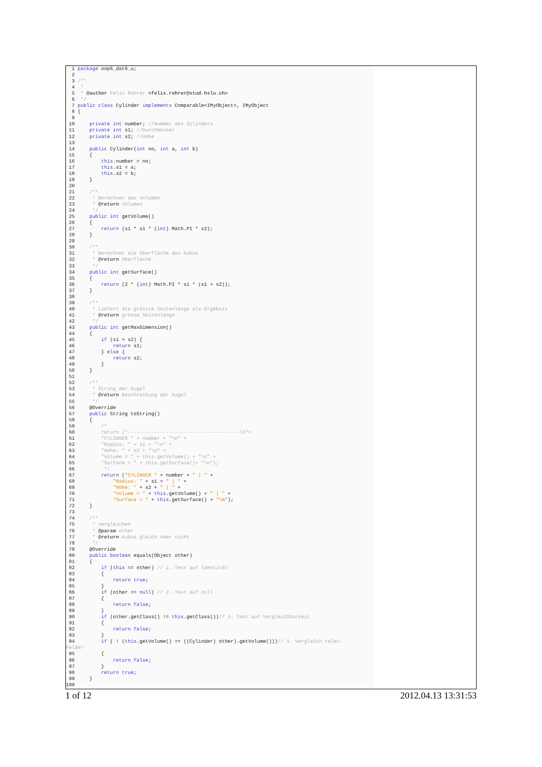1 package oop6_dat6_u;
  2
  3 /**
  4  *
  5  * @author Felix Rohrer <felix.rohrer@stud.hslu.ch>
  6  */
  7 public class Cylinder implements Comparable<IMyObject>, IMyObject
  8 {
  9
 10     private int number; //Nummer des Zylinders
 11     private int s1; //Durchmesser
 12     private int s2; //Höhe
 13
 14     public Cylinder(int no, int a, int b)
 15     {
 16         this.number = no;
 17         this.s1 = a;
 18         this.s2 = b;
 19     }
 20
 21     /**
 22      * Berechnet das Volumen
 23      * @return Volumen
 24      */
 25     public int getVolume()
 26     {
 27         return (s1 * s1 * (int) Math.PI * s2);
 28     }
 29
 30     /**
 31      * Berechnet die Oberfläche des Kubus
 32      * @return Oberfläche
 33      */
 34     public int getSurface()
 35     {
 36         return (2 * (int) Math.PI * s1 * (s1 + s2));
 37     }
 38
 39     /**
 40      * Liefert die grösste Seitenlänge als Ergebnis
 41      * @return grösse Seitenlänge
 42      */
 43     public int getMaxDimension()
 44     {
 45         if (s1 > s2) {
 46             return s1;
 47         } else {
 48             return s2;
 49         }
 50     }
 51
 52     /**
 53      * String der Kugel
 54      * @return Beschreibung der Kugel
 55      */
 56     @Override
 57     public String toString()
 58     {
 59         /*
 60         return ("--------------------------------------\n"+
 61         "CYLINDER " + number + "\n" +
 62         "Radius: " + s1 + "\n" +
 63         "Höhe: " + s2 + "\n" +
 64         "Volume = " + this.getVolume() + "\n" +
 65         "Surface = " + this.getSurface()+ "\n");
 66          */
 67         return ("CYLINDER " + number + " | " +
 68             "Radius: " + s1 + " | " +
 69             "Höhe: " + s2 + " | " +
 70             "Volume = " + this.getVolume() + " | " +
 71             "Surface = " + this.getSurface() + "\n");
 72     }
 73
 74     /**
 75      * vergleichen
 76      * @param other
 77      * @return Kubus gleich oder nicht
 78      */
 79     @Override
 80     public boolean equals(Object other)
 81     {
 82         if (this == other) // 1. Test auf Identität
 83         {
 84             return true;
 85         }
 86         if (other == null) // 2. Test auf null
 87         {
 88             return false;
 89         }
 90         if (other.getClass() != this.getClass())// 3. Test auf Vergleichbarkeit
 91         {
 92             return false;
 93         }
 94         if ( ! (this.getVolume() == ((Cylinder) other).getVolume()))// 4. Vergleich relev.
Felder
 95         {
 96             return false;
 97         }
 98         return true;
 99     }
100
1 of 12 2012.04.13 13:31:53